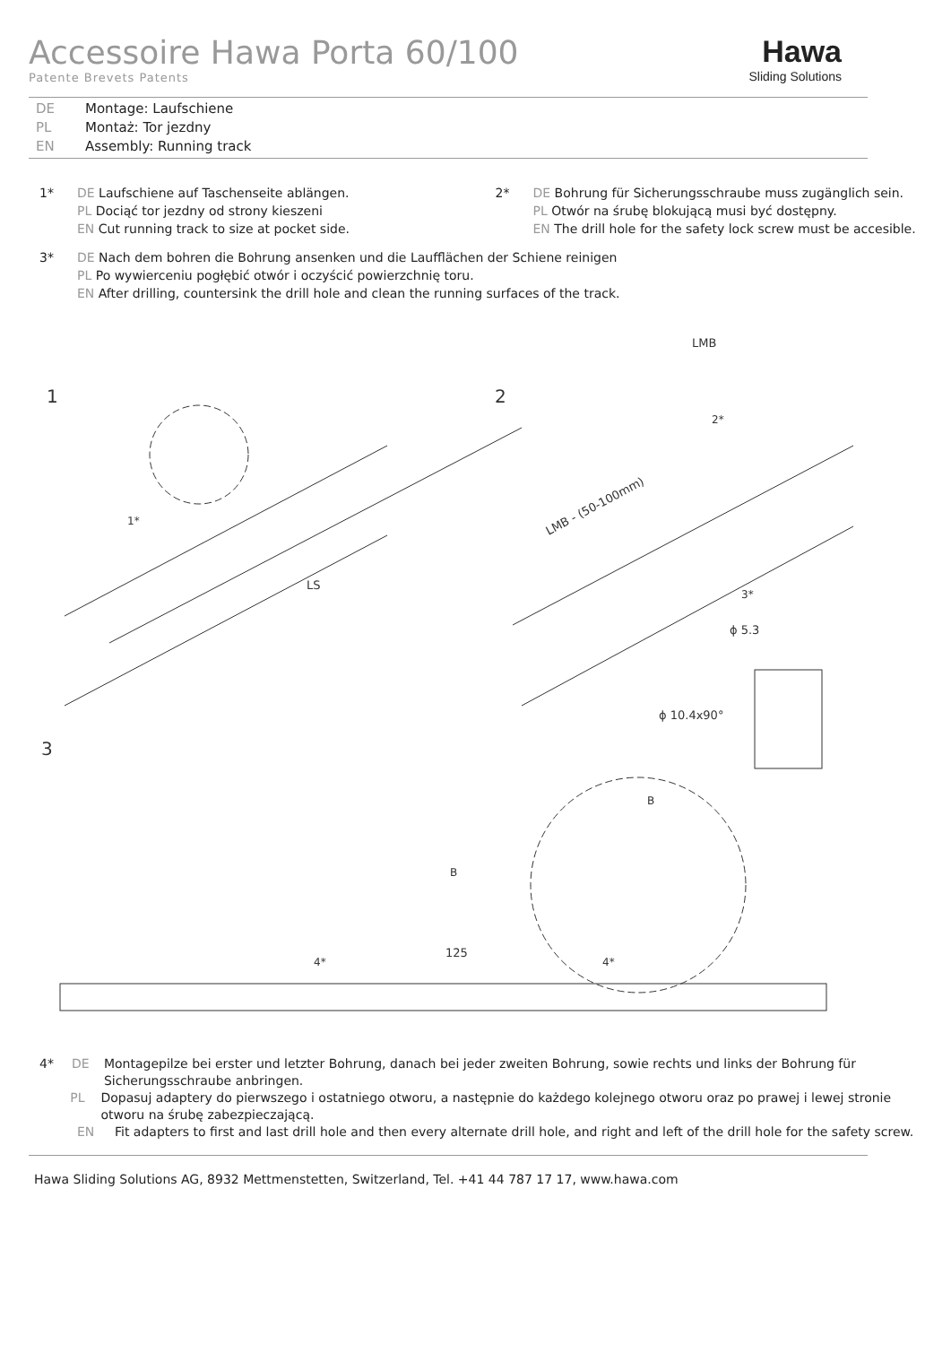Accessoire Hawa Porta 60/100
Patente Brevets Patents
Hawa
Sliding Solutions
DE Montage: Laufschiene
PL Montaż: Tor jezdny
EN Assembly: Running track
1* DE Laufschiene auf Taschenseite ablängen.
PL Dociąć tor jezdny od strony kieszeni
EN Cut running track to size at pocket side.
2* DE Bohrung für Sicherungsschraube muss zugänglich sein.
PL Otwór na śrubę blokującą musi być dostępny.
EN The drill hole for the safety lock screw must be accesible.
3* DE Nach dem bohren die Bohrung ansenken und die Laufflächen der Schiene reinigen
PL Po wywierceniu pogłębić otwór i oczyścić powierzchnię toru.
EN After drilling, countersink the drill hole and clean the running surfaces of the track.
1
2
3
LMB
LMB - (50-100mm)
LS
1*
2*
3*
ϕ 5.3
ϕ 10.4x90°
B
B
125
4*
4*
4* DE Montagepilze bei erster und letzter Bohrung, danach bei jeder zweiten Bohrung, sowie rechts und links der Bohrung für Sicherungsschraube anbringen.
PL Dopasuj adaptery do pierwszego i ostatniego otworu, a następnie do każdego kolejnego otworu oraz po prawej i lewej stronie otworu na śrubę zabezpieczającą.
EN Fit adapters to first and last drill hole and then every alternate drill hole, and right and left of the drill hole for the safety screw.
Hawa Sliding Solutions AG, 8932 Mettmenstetten, Switzerland, Tel. +41 44 787 17 17, www.hawa.com